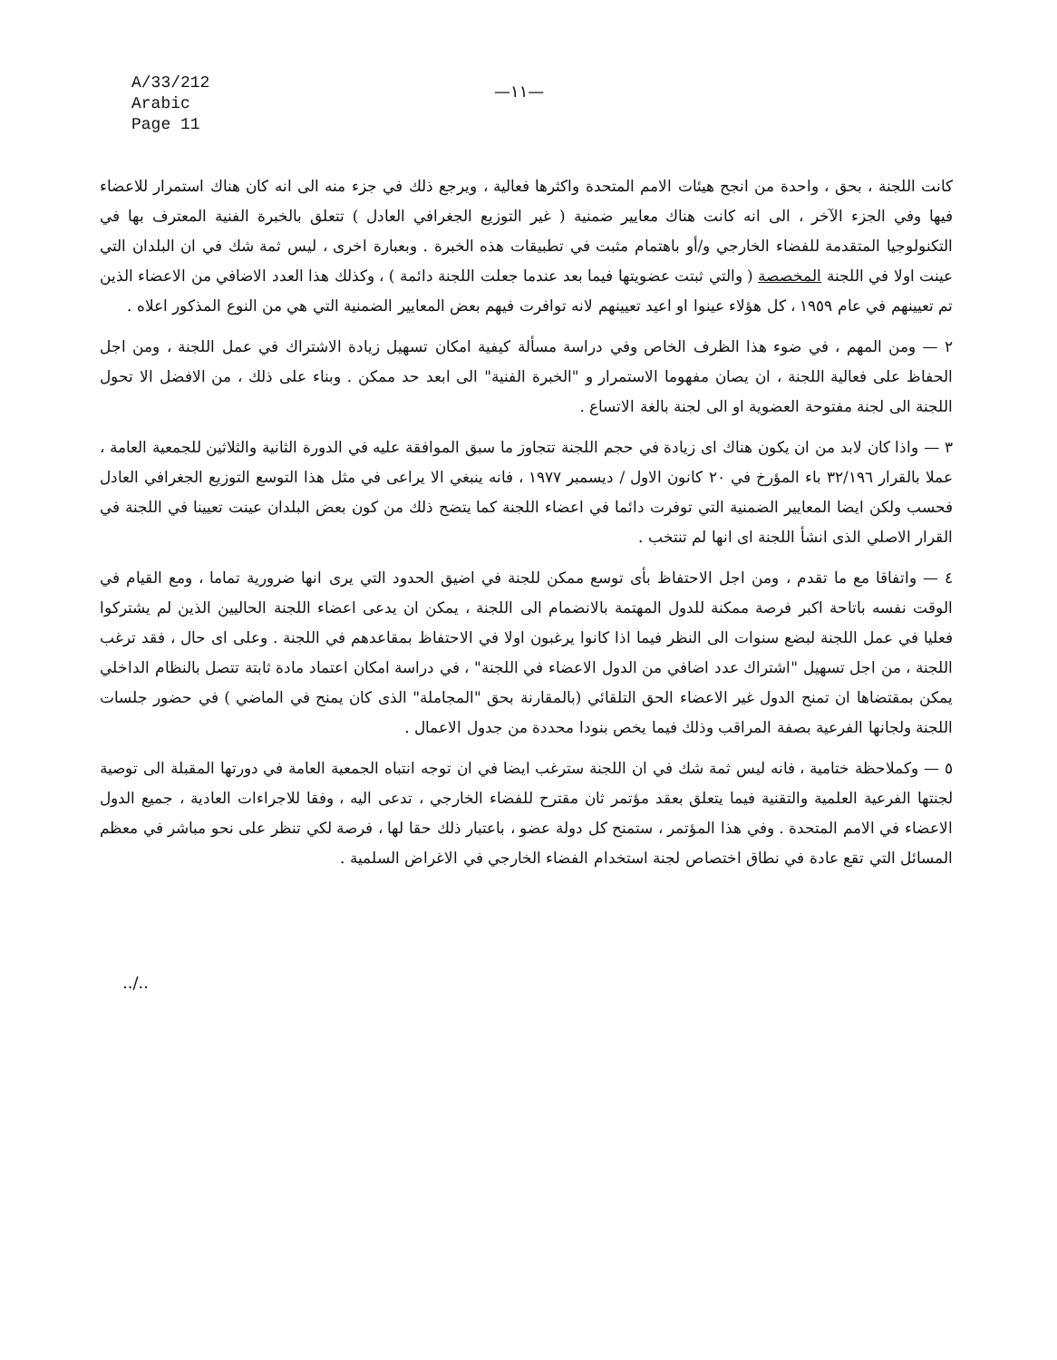A/33/212
Arabic
Page 11
—١١—
كانت اللجنة ، بحق ، واحدة من انجح هيئات الامم المتحدة واكثرها فعالية ، ويرجع ذلك في جزء منه الى انه كان هناك استمرار للاعضاء فيها وفي الجزء الآخر ، الى انه كانت هناك معايير ضمنية ( غير التوزيع الجغرافي العادل ) تتعلق بالخبرة الفنية المعترف بها في التكنولوجيا المتقدمة للفضاء الخارجي و/أو باهتمام مثبت في تطبيقات هذه الخبرة . وبعبارة اخرى ، ليس ثمة شك في ان البلدان التي عينت اولا في اللجنة المخصصة ( والتي ثبتت عضويتها فيما بعد عندما جعلت اللجنة دائمة ) ، وكذلك هذا العدد الاضافي من الاعضاء الذين تم تعيينهم في عام ١٩٥٩ ، كل هؤلاء عينوا او اعيد تعيينهم لانه توافرت فيهم بعض المعايير الضمنية التي هي من النوع المذكور اعلاه .
٢ — ومن المهم ، في ضوء هذا الظرف الخاص وفي دراسة مسألة كيفية امكان تسهيل زيادة الاشتراك في عمل اللجنة ، ومن اجل الحفاظ على فعالية اللجنة ، ان يصان مفهوما الاستمرار و "الخبرة الفنية" الى ابعد حد ممكن . وبناء على ذلك ، من الافضل الا تحول اللجنة الى لجنة مفتوحة العضوية او الى لجنة بالغة الاتساع .
٣ — واذا كان لابد من ان يكون هناك اى زيادة في حجم اللجنة تتجاوز ما سبق الموافقة عليه في الدورة الثانية والثلاثين للجمعية العامة ، عملا بالقرار ٣٢/١٩٦ باء المؤرخ في ٢٠ كانون الاول / ديسمبر ١٩٧٧ ، فانه ينبغي الا يراعى في مثل هذا التوسع التوزيع الجغرافي العادل فحسب ولكن ايضا المعايير الضمنية التي توفرت دائما في اعضاء اللجنة كما يتضح ذلك من كون بعض البلدان عينت تعيينا في اللجنة في القرار الاصلي الذى انشأ اللجنة اى انها لم تنتخب .
٤ — واتفاقا مع ما تقدم ، ومن اجل الاحتفاظ بأى توسع ممكن للجنة في اضيق الحدود التي يرى انها ضرورية تماما ، ومع القيام في الوقت نفسه باتاحة اكبر فرصة ممكنة للدول المهتمة بالانضمام الى اللجنة ، يمكن ان يدعى اعضاء اللجنة الحاليين الذين لم يشتركوا فعليا في عمل اللجنة لبضع سنوات الى النظر فيما اذا كانوا يرغبون اولا في الاحتفاظ بمقاعدهم في اللجنة . وعلى اى حال ، فقد ترغب اللجنة ، من اجل تسهيل "اشتراك عدد اضافي من الدول الاعضاء في اللجنة" ، في دراسة امكان اعتماد مادة ثابتة تتصل بالنظام الداخلي يمكن بمقتضاها ان تمنح الدول غير الاعضاء الحق التلقائي (بالمقارنة بحق "المجاملة" الذى كان يمنح في الماضي ) في حضور جلسات اللجنة ولجانها الفرعية بصفة المراقب وذلك فيما يخص بنودا محددة من جدول الاعمال .
٥ — وكملاحظة ختامية ، فانه ليس ثمة شك في ان اللجنة سترغب ايضا في ان توجه انتباه الجمعية العامة في دورتها المقبلة الى توصية لجنتها الفرعية العلمية والتقنية فيما يتعلق بعقد مؤتمر ثان مقترح للفضاء الخارجي ، تدعى اليه ، وفقا للاجراءات العادية ، جميع الدول الاعضاء في الامم المتحدة . وفي هذا المؤتمر ، ستمنح كل دولة عضو ، باعتبار ذلك حقا لها ، فرصة لكي تنظر على نحو مباشر في معظم المسائل التي تقع عادة في نطاق اختصاص لجنة استخدام الفضاء الخارجي في الاغراض السلمية .
../..